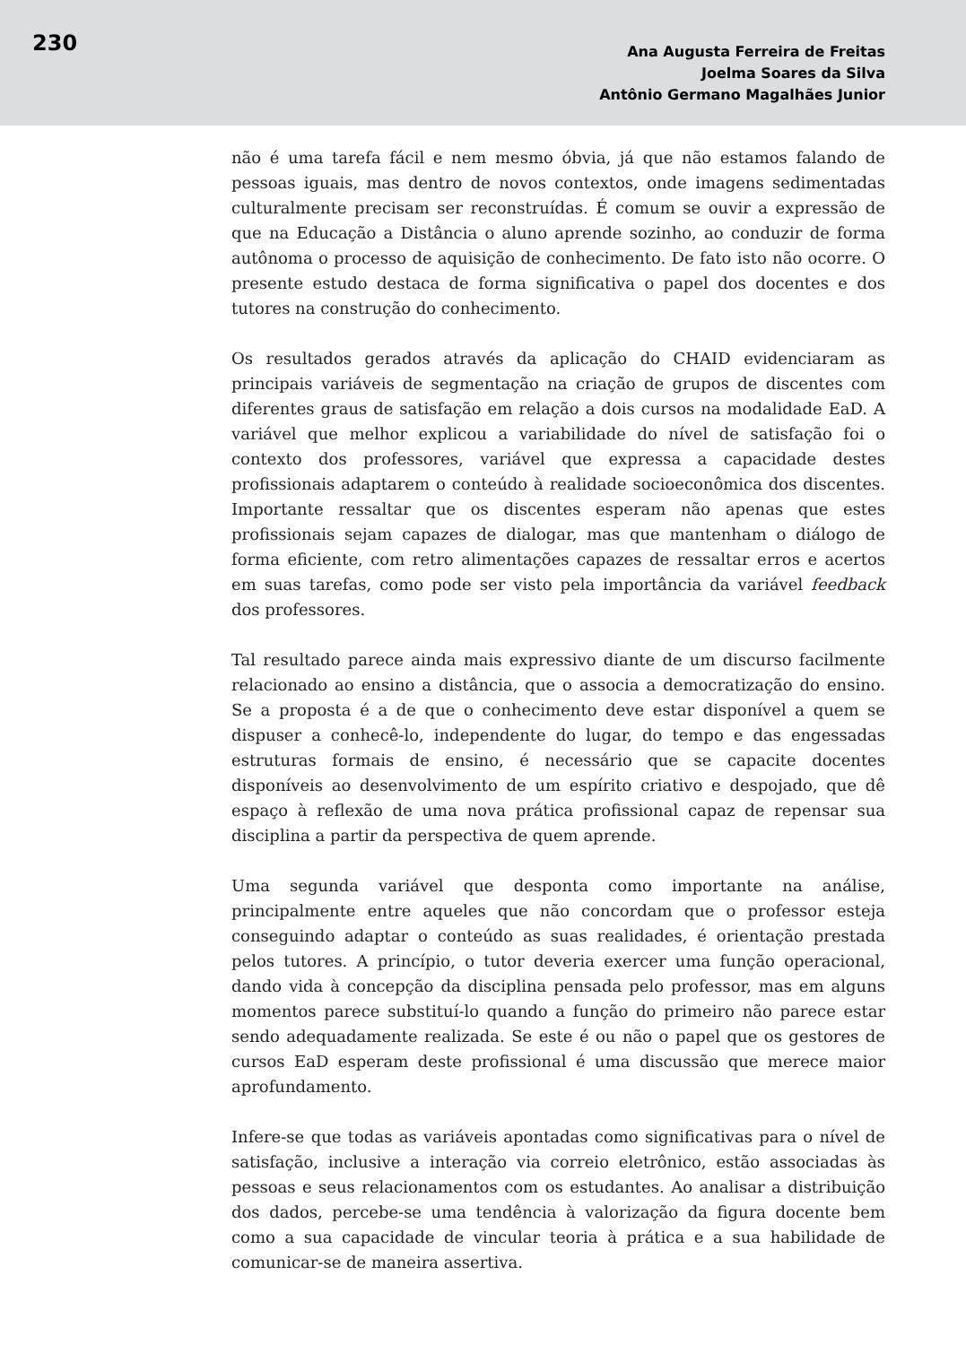230
Ana Augusta Ferreira de Freitas
Joelma Soares da Silva
Antônio Germano Magalhães Junior
não é uma tarefa fácil e nem mesmo óbvia, já que não estamos falando de pessoas iguais, mas dentro de novos contextos, onde imagens sedimentadas culturalmente precisam ser reconstruídas. É comum se ouvir a expressão de que na Educação a Distância o aluno aprende sozinho, ao conduzir de forma autônoma o processo de aquisição de conhecimento. De fato isto não ocorre. O presente estudo destaca de forma significativa o papel dos docentes e dos tutores na construção do conhecimento.
Os resultados gerados através da aplicação do CHAID evidenciaram as principais variáveis de segmentação na criação de grupos de discentes com diferentes graus de satisfação em relação a dois cursos na modalidade EaD. A variável que melhor explicou a variabilidade do nível de satisfação foi o contexto dos professores, variável que expressa a capacidade destes profissionais adaptarem o conteúdo à realidade socioeconômica dos discentes. Importante ressaltar que os discentes esperam não apenas que estes profissionais sejam capazes de dialogar, mas que mantenham o diálogo de forma eficiente, com retro alimentações capazes de ressaltar erros e acertos em suas tarefas, como pode ser visto pela importância da variável feedback dos professores.
Tal resultado parece ainda mais expressivo diante de um discurso facilmente relacionado ao ensino a distância, que o associa a democratização do ensino. Se a proposta é a de que o conhecimento deve estar disponível a quem se dispuser a conhecê-lo, independente do lugar, do tempo e das engessadas estruturas formais de ensino, é necessário que se capacite docentes disponíveis ao desenvolvimento de um espírito criativo e despojado, que dê espaço à reflexão de uma nova prática profissional capaz de repensar sua disciplina a partir da perspectiva de quem aprende.
Uma segunda variável que desponta como importante na análise, principalmente entre aqueles que não concordam que o professor esteja conseguindo adaptar o conteúdo as suas realidades, é orientação prestada pelos tutores. A princípio, o tutor deveria exercer uma função operacional, dando vida à concepção da disciplina pensada pelo professor, mas em alguns momentos parece substituí-lo quando a função do primeiro não parece estar sendo adequadamente realizada. Se este é ou não o papel que os gestores de cursos EaD esperam deste profissional é uma discussão que merece maior aprofundamento.
Infere-se que todas as variáveis apontadas como significativas para o nível de satisfação, inclusive a interação via correio eletrônico, estão associadas às pessoas e seus relacionamentos com os estudantes. Ao analisar a distribuição dos dados, percebe-se uma tendência à valorização da figura docente bem como a sua capacidade de vincular teoria à prática e a sua habilidade de comunicar-se de maneira assertiva.